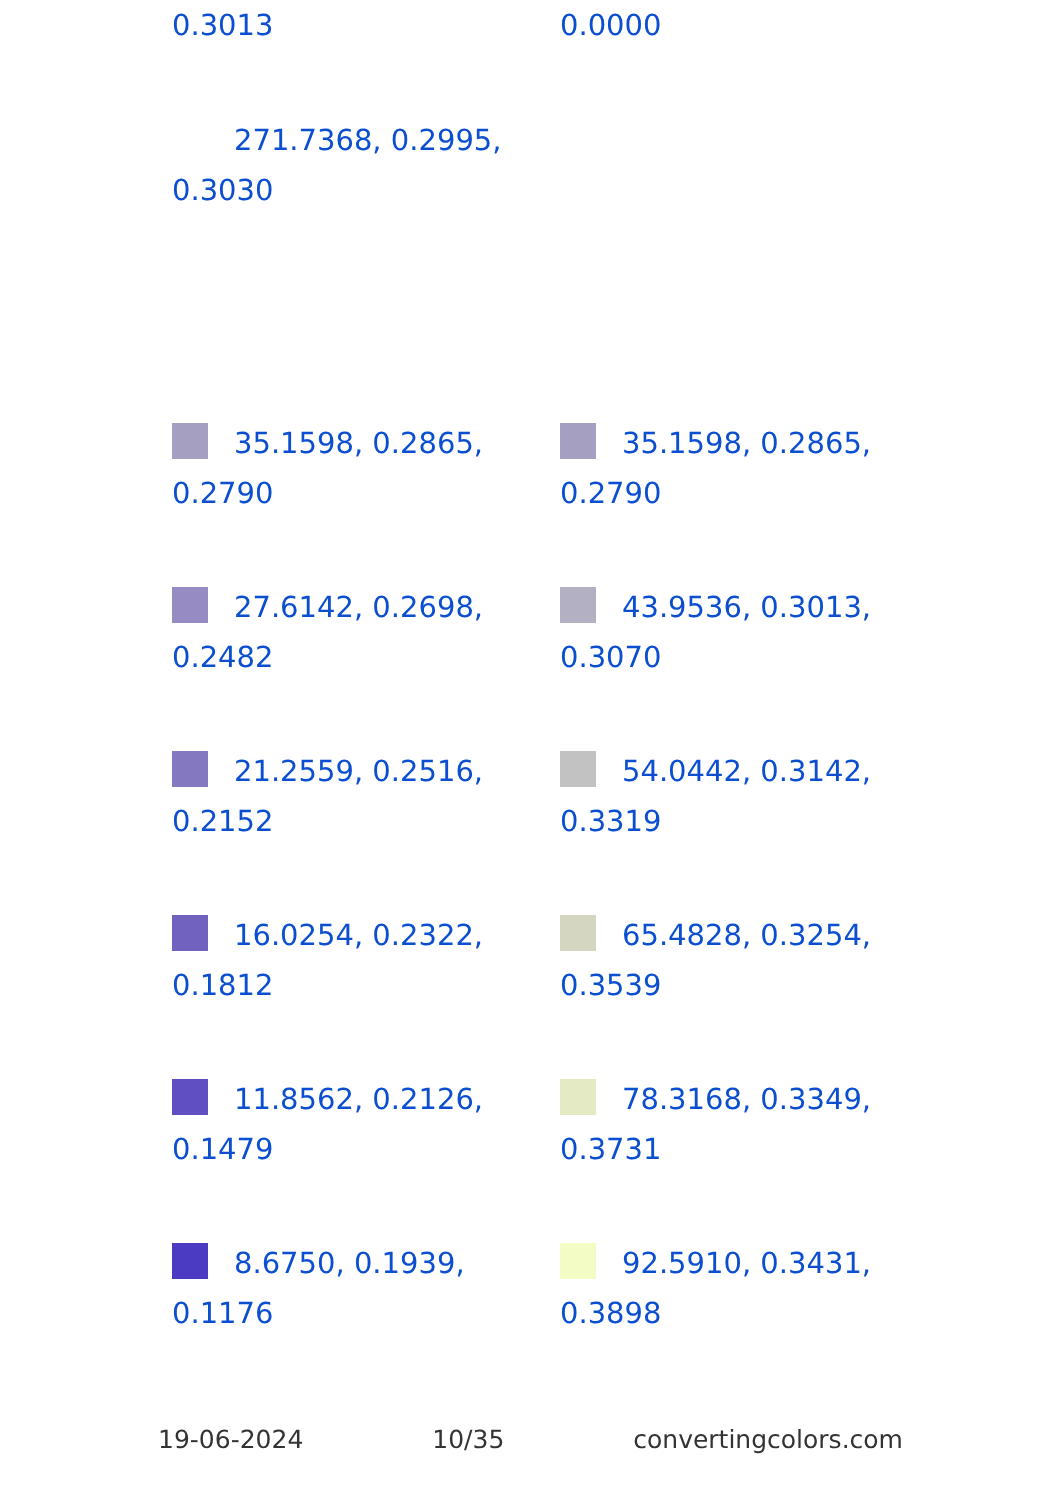0.3013 0.0000
271.7368, 0.2995,
0.3030
35.1598, 0.2865,
0.2790
35.1598, 0.2865,
0.2790
27.6142, 0.2698,
0.2482
43.9536, 0.3013,
0.3070
21.2559, 0.2516,
0.2152
54.0442, 0.3142,
0.3319
16.0254, 0.2322,
0.1812
65.4828, 0.3254,
0.3539
11.8562, 0.2126,
0.1479
78.3168, 0.3349,
0.3731
8.6750, 0.1939,
0.1176
92.5910, 0.3431,
0.3898
19-06-2024 10/35 convertingcolors.com